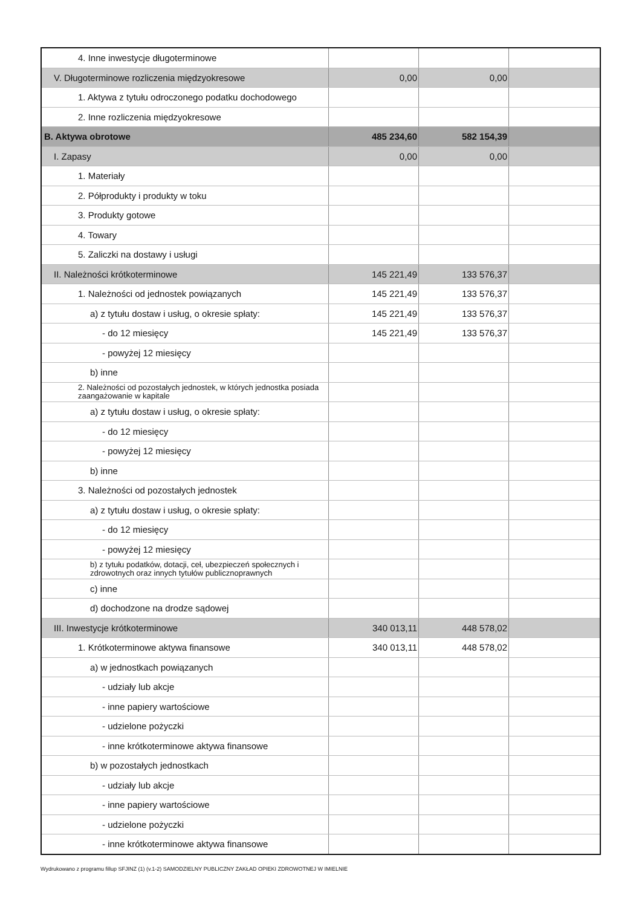| 4. Inne inwestycje długoterminowe | | | |
| V. Długoterminowe rozliczenia międzyokresowe | 0,00 | 0,00 | |
| 1. Aktywa z tytułu odroczonego podatku dochodowego | | | |
| 2. Inne rozliczenia międzyokresowe | | | |
| B. Aktywa obrotowe | 485 234,60 | 582 154,39 | |
| I. Zapasy | 0,00 | 0,00 | |
| 1. Materiały | | | |
| 2. Półprodukty i produkty w toku | | | |
| 3. Produkty gotowe | | | |
| 4. Towary | | | |
| 5. Zaliczki na dostawy i usługi | | | |
| II. Należności krótkoterminowe | 145 221,49 | 133 576,37 | |
| 1. Należności od jednostek powiązanych | 145 221,49 | 133 576,37 | |
| a) z tytułu dostaw i usług, o okresie spłaty: | 145 221,49 | 133 576,37 | |
| - do 12 miesięcy | 145 221,49 | 133 576,37 | |
| - powyżej 12 miesięcy | | | |
| b) inne | | | |
| 2. Należności od pozostałych jednostek, w których jednostka posiada zaangażowanie w kapitale | | | |
| a) z tytułu dostaw i usług, o okresie spłaty: | | | |
| - do 12 miesięcy | | | |
| - powyżej 12 miesięcy | | | |
| b) inne | | | |
| 3. Należności od pozostałych jednostek | | | |
| a) z tytułu dostaw i usług, o okresie spłaty: | | | |
| - do 12 miesięcy | | | |
| - powyżej 12 miesięcy | | | |
| b) z tytułu podatków, dotacji, ceł, ubezpieczeń społecznych i zdrowotnych oraz innych tytułów publicznoprawnych | | | |
| c) inne | | | |
| d) dochodzone na drodze sądowej | | | |
| III. Inwestycje krótkoterminowe | 340 013,11 | 448 578,02 | |
| 1. Krótkoterminowe aktywa finansowe | 340 013,11 | 448 578,02 | |
| a) w jednostkach powiązanych | | | |
| - udziały lub akcje | | | |
| - inne papiery wartościowe | | | |
| - udzielone pożyczki | | | |
| - inne krótkoterminowe aktywa finansowe | | | |
| b) w pozostałych jednostkach | | | |
| - udziały lub akcje | | | |
| - inne papiery wartościowe | | | |
| - udzielone pożyczki | | | |
| - inne krótkoterminowe aktywa finansowe | | | |
Wydrukowano z programu fillup SFJINZ (1) (v.1-2) SAMODZIELNY PUBLICZNY ZAKŁAD OPIEKI ZDROWOTNEJ W IMIELNIE